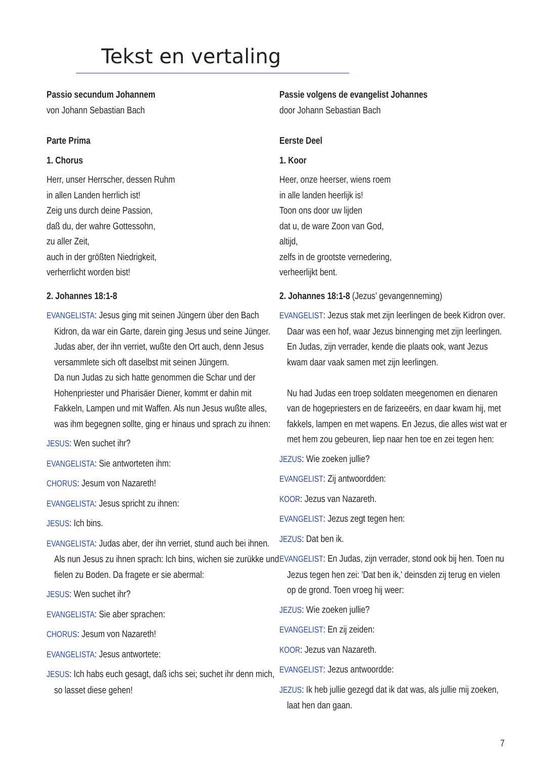Tekst en vertaling
Passio secundum Johannem
von Johann Sebastian Bach
Parte Prima
1. Chorus
Herr, unser Herrscher, dessen Ruhm
in allen Landen herrlich ist!
Zeig uns durch deine Passion,
daß du, der wahre Gottessohn,
zu aller Zeit,
auch in der größten Niedrigkeit,
verherrlicht worden bist!
2. Johannes 18:1-8
EVANGELISTA: Jesus ging mit seinen Jüngern über den Bach Kidron, da war ein Garte, darein ging Jesus und seine Jünger. Judas aber, der ihn verriet, wußte den Ort auch, denn Jesus versammlete sich oft daselbst mit seinen Jüngern.
Da nun Judas zu sich hatte genommen die Schar und der Hohenpriester und Pharisäer Diener, kommt er dahin mit Fakkeln, Lampen und mit Waffen. Als nun Jesus wußte alles, was ihm begegnen sollte, ging er hinaus und sprach zu ihnen:
JESUS: Wen suchet ihr?
EVANGELISTA: Sie antworteten ihm:
CHORUS: Jesum von Nazareth!
EVANGELISTA: Jesus spricht zu ihnen:
JESUS: Ich bins.
EVANGELISTA: Judas aber, der ihn verriet, stund auch bei ihnen. Als nun Jesus zu ihnen sprach: Ich bins, wichen sie zurükke und fielen zu Boden. Da fragete er sie abermal:
JESUS: Wen suchet ihr?
EVANGELISTA: Sie aber sprachen:
CHORUS: Jesum von Nazareth!
EVANGELISTA: Jesus antwortete:
JESUS: Ich habs euch gesagt, daß ichs sei; suchet ihr denn mich, so lasset diese gehen!
Passie volgens de evangelist Johannes
door Johann Sebastian Bach
Eerste Deel
1. Koor
Heer, onze heerser, wiens roem
in alle landen heerlijk is!
Toon ons door uw lijden
dat u, de ware Zoon van God,
altijd,
zelfs in de grootste vernedering,
verheerlijkt bent.
2. Johannes 18:1-8 (Jezus' gevangenneming)
EVANGELIST: Jezus stak met zijn leerlingen de beek Kidron over. Daar was een hof, waar Jezus binnenging met zijn leerlingen. En Judas, zijn verrader, kende die plaats ook, want Jezus kwam daar vaak samen met zijn leerlingen.
Nu had Judas een troep soldaten meegenomen en dienaren van de hogepriesters en de farizeeërs, en daar kwam hij, met fakkels, lampen en met wapens. En Jezus, die alles wist wat er met hem zou gebeuren, liep naar hen toe en zei tegen hen:
JEZUS: Wie zoeken jullie?
EVANGELIST: Zij antwoordden:
KOOR: Jezus van Nazareth.
EVANGELIST: Jezus zegt tegen hen:
JEZUS: Dat ben ik.
EVANGELIST: En Judas, zijn verrader, stond ook bij hen. Toen nu Jezus tegen hen zei: 'Dat ben ik,' deinsden zij terug en vielen op de grond. Toen vroeg hij weer:
JEZUS: Wie zoeken jullie?
EVANGELIST: En zij zeiden:
KOOR: Jezus van Nazareth.
EVANGELIST: Jezus antwoordde:
JEZUS: Ik heb jullie gezegd dat ik dat was, als jullie mij zoeken, laat hen dan gaan.
7